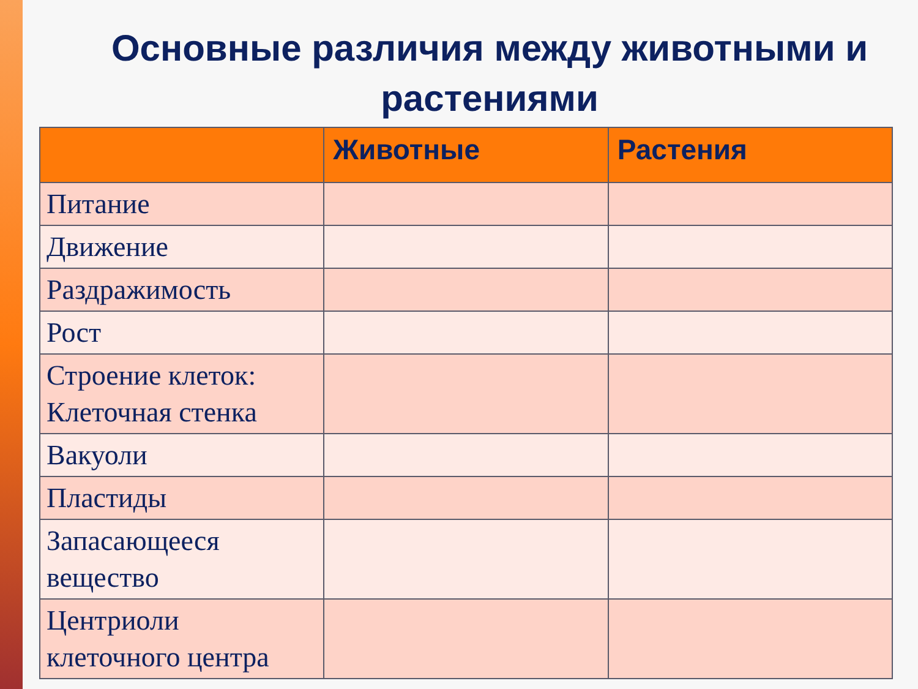Основные различия между животными и растениями
| | Животные | Растения |
| --- | --- | --- |
| Питание | | |
| Движение | | |
| Раздражимость | | |
| Рост | | |
| Строение клеток: Клеточная стенка | | |
| Вакуоли | | |
| Пластиды | | |
| Запасающееся вещество | | |
| Центриоли клеточного центра | | |